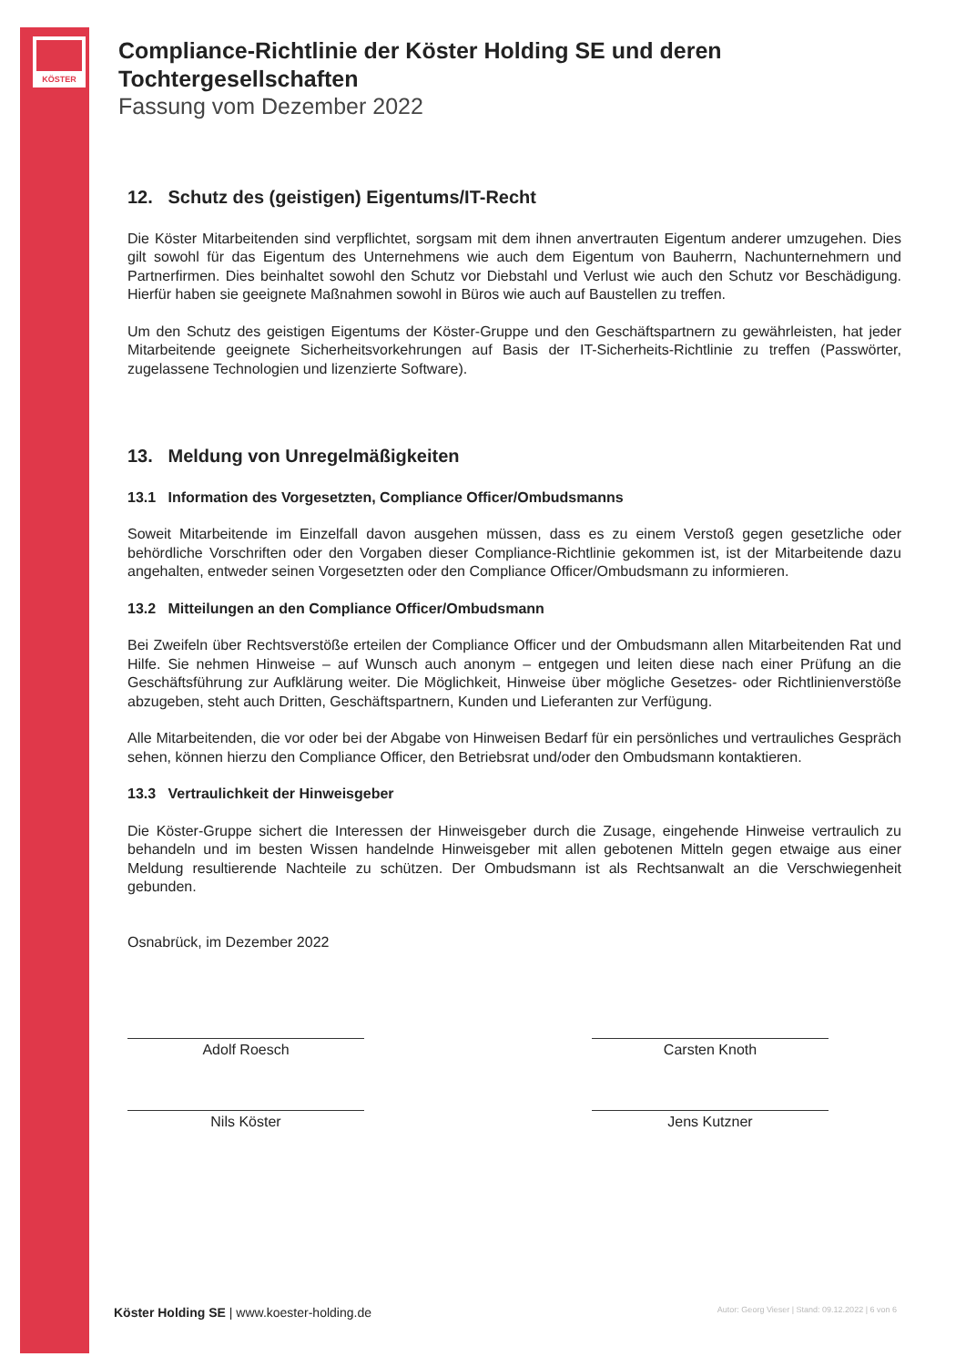KÖSTER
Compliance-Richtlinie der Köster Holding SE und deren Tochtergesellschaften
Fassung vom Dezember 2022
12. Schutz des (geistigen) Eigentums/IT-Recht
Die Köster Mitarbeitenden sind verpflichtet, sorgsam mit dem ihnen anvertrauten Eigentum anderer umzugehen. Dies gilt sowohl für das Eigentum des Unternehmens wie auch dem Eigentum von Bauherrn, Nachunternehmern und Partnerfirmen. Dies beinhaltet sowohl den Schutz vor Diebstahl und Verlust wie auch den Schutz vor Beschädigung. Hierfür haben sie geeignete Maßnahmen sowohl in Büros wie auch auf Baustellen zu treffen.
Um den Schutz des geistigen Eigentums der Köster-Gruppe und den Geschäftspartnern zu gewährleisten, hat jeder Mitarbeitende geeignete Sicherheitsvorkehrungen auf Basis der IT-Sicherheits-Richtlinie zu treffen (Passwörter, zugelassene Technologien und lizenzierte Software).
13. Meldung von Unregelmäßigkeiten
13.1 Information des Vorgesetzten, Compliance Officer/Ombudsmanns
Soweit Mitarbeitende im Einzelfall davon ausgehen müssen, dass es zu einem Verstoß gegen gesetzliche oder behördliche Vorschriften oder den Vorgaben dieser Compliance-Richtlinie gekommen ist, ist der Mitarbeitende dazu angehalten, entweder seinen Vorgesetzten oder den Compliance Officer/Ombudsmann zu informieren.
13.2 Mitteilungen an den Compliance Officer/Ombudsmann
Bei Zweifeln über Rechtsverstöße erteilen der Compliance Officer und der Ombudsmann allen Mitarbeitenden Rat und Hilfe. Sie nehmen Hinweise – auf Wunsch auch anonym – entgegen und leiten diese nach einer Prüfung an die Geschäftsführung zur Aufklärung weiter. Die Möglichkeit, Hinweise über mögliche Gesetzes- oder Richtlinienverstöße abzugeben, steht auch Dritten, Geschäftspartnern, Kunden und Lieferanten zur Verfügung.
Alle Mitarbeitenden, die vor oder bei der Abgabe von Hinweisen Bedarf für ein persönliches und vertrauliches Gespräch sehen, können hierzu den Compliance Officer, den Betriebsrat und/oder den Ombudsmann kontaktieren.
13.3 Vertraulichkeit der Hinweisgeber
Die Köster-Gruppe sichert die Interessen der Hinweisgeber durch die Zusage, eingehende Hinweise vertraulich zu behandeln und im besten Wissen handelnde Hinweisgeber mit allen gebotenen Mitteln gegen etwaige aus einer Meldung resultierende Nachteile zu schützen. Der Ombudsmann ist als Rechtsanwalt an die Verschwiegenheit gebunden.
Osnabrück, im Dezember 2022
Adolf Roesch
Nils Köster
Carsten Knoth
Jens Kutzner
Köster Holding SE | www.koester-holding.de Autor: Georg Vieser | Stand: 09.12.2022 | 6 von 6